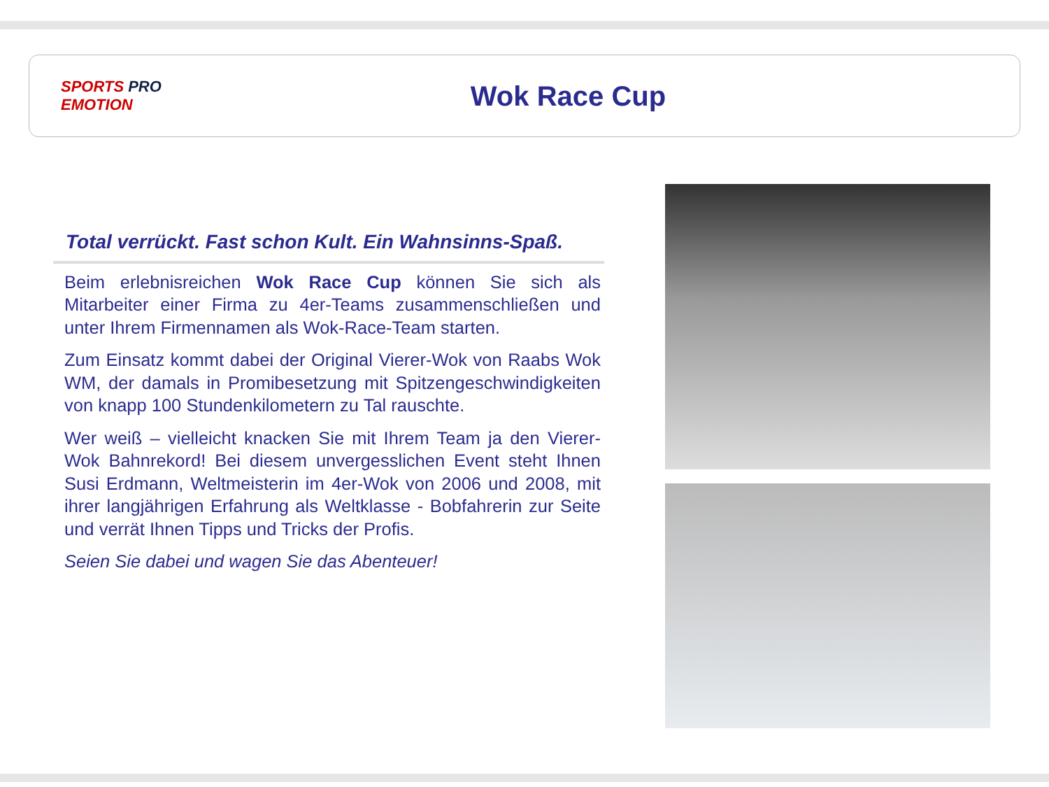SPORTS PRO
EMOTION
Wok Race Cup
Total verrückt. Fast schon Kult. Ein Wahnsinns-Spaß.
Beim erlebnisreichen Wok Race Cup können Sie sich als Mitarbeiter einer Firma zu 4er-Teams zusammenschließen und unter Ihrem Firmennamen als Wok-Race-Team starten.
Zum Einsatz kommt dabei der Original Vierer-Wok von Raabs Wok WM, der damals in Promibesetzung mit Spitzengeschwindigkeiten von knapp 100 Stundenkilometern zu Tal rauschte.
Wer weiß – vielleicht knacken Sie mit Ihrem Team ja den Vierer-Wok Bahnrekord! Bei diesem unvergesslichen Event steht Ihnen Susi Erdmann, Weltmeisterin im 4er-Wok von 2006 und 2008, mit ihrer langjährigen Erfahrung als Weltklasse - Bobfahrerin zur Seite und verrät Ihnen Tipps und Tricks der Profis.
Seien Sie dabei und wagen Sie das Abenteuer!